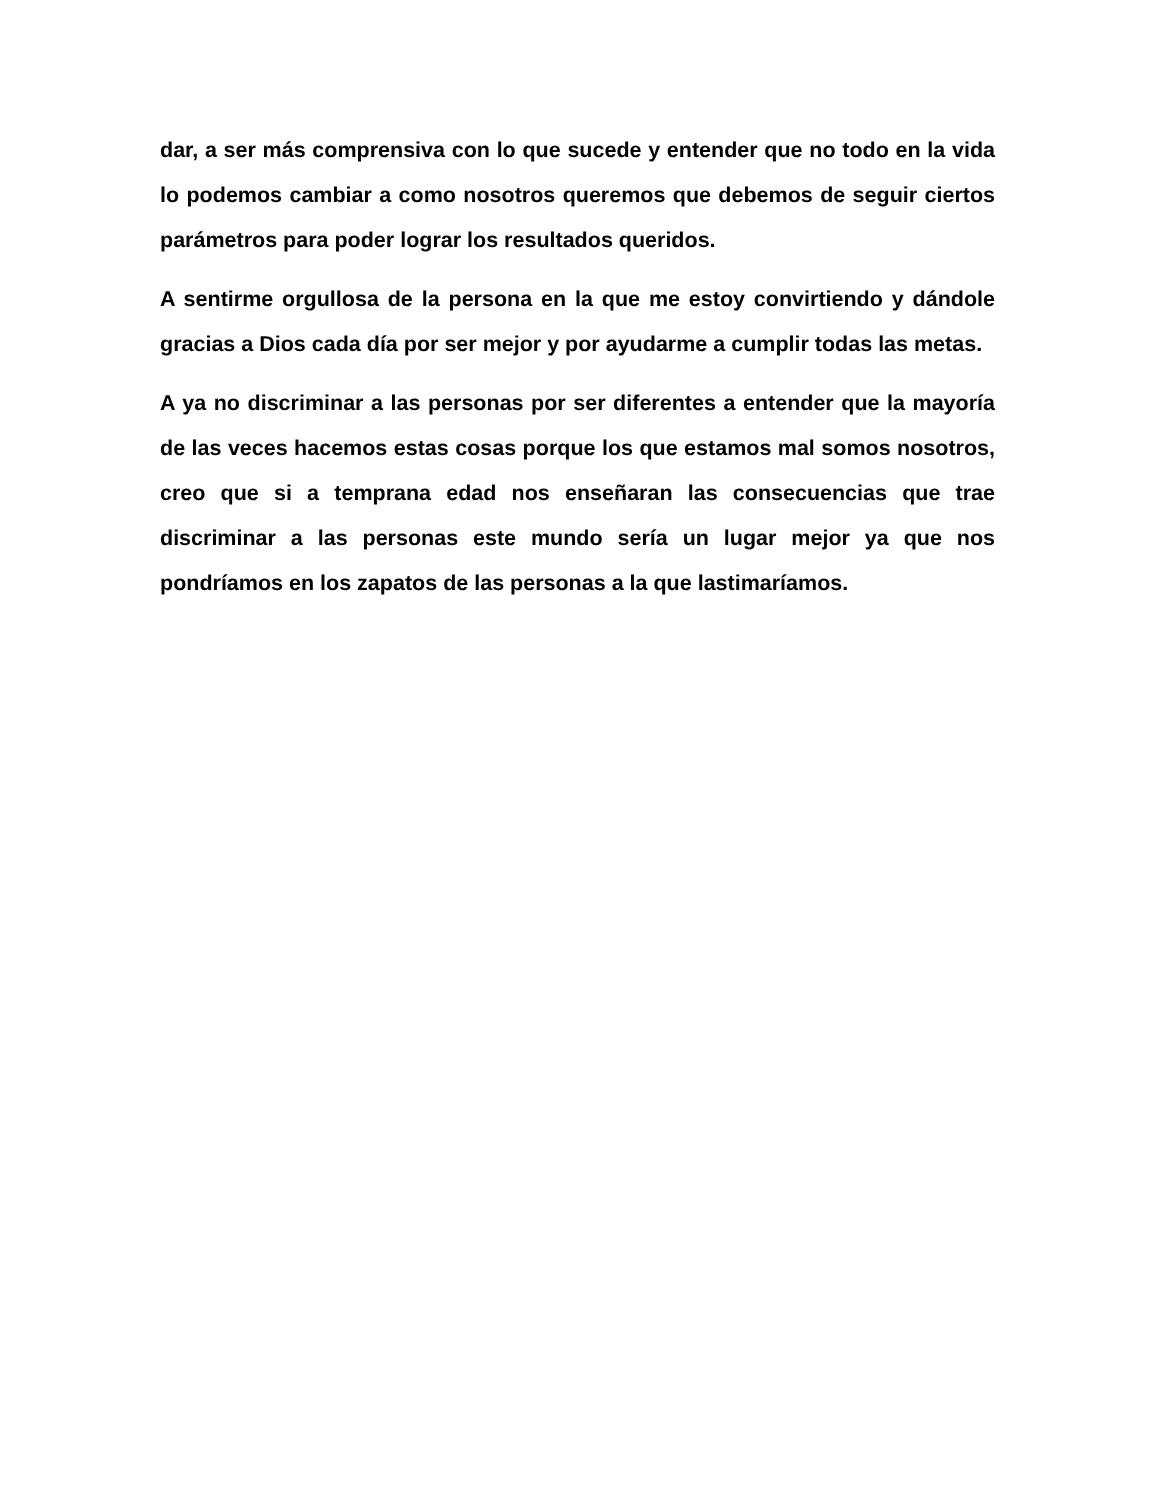dar, a ser más comprensiva con lo que sucede y entender que no todo en la vida lo podemos cambiar a como nosotros queremos que debemos de seguir ciertos parámetros para poder lograr los resultados queridos.
A sentirme orgullosa de la persona en la que me estoy convirtiendo y dándole gracias a Dios cada día por ser mejor y por ayudarme a cumplir todas las metas.
A ya no discriminar a las personas por ser diferentes a entender que la mayoría de las veces hacemos estas cosas porque los que estamos mal somos nosotros, creo que si a temprana edad nos enseñaran las consecuencias que trae discriminar a las personas este mundo sería un lugar mejor ya que nos pondríamos en los zapatos de las personas a la que lastimaríamos.